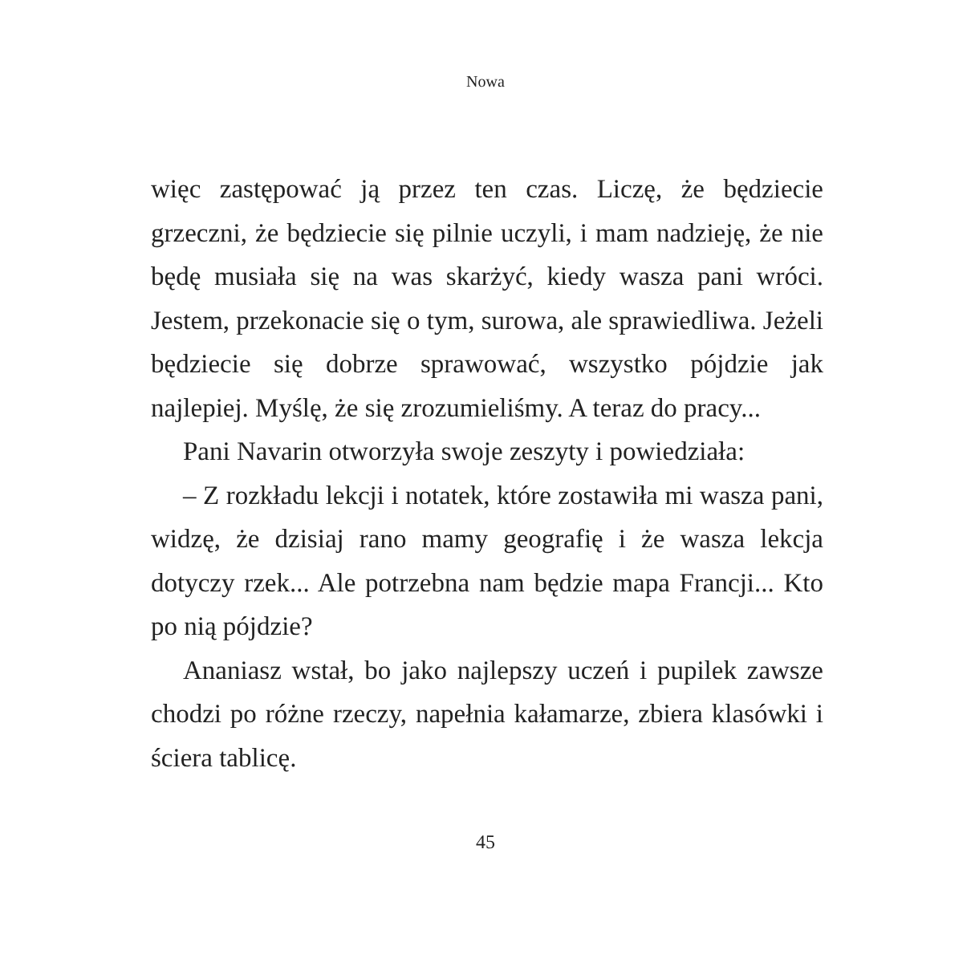Nowa
więc zastępować ją przez ten czas. Liczę, że będziecie grzeczni, że będziecie się pilnie uczyli, i mam nadzieję, że nie będę musiała się na was skarżyć, kiedy wasza pani wróci. Jestem, przekonacie się o tym, surowa, ale sprawiedliwa. Jeżeli będziecie się dobrze sprawować, wszystko pójdzie jak najlepiej. Myślę, że się zrozumieliśmy. A teraz do pracy...
Pani Navarin otworzyła swoje zeszyty i powiedziała:
– Z rozkładu lekcji i notatek, które zostawiła mi wasza pani, widzę, że dzisiaj rano mamy geografię i że wasza lekcja dotyczy rzek... Ale potrzebna nam będzie mapa Francji... Kto po nią pójdzie?
Ananiasz wstał, bo jako najlepszy uczeń i pupilek zawsze chodzi po różne rzeczy, napełnia kałamarze, zbiera klasówki i ściera tablicę.
45